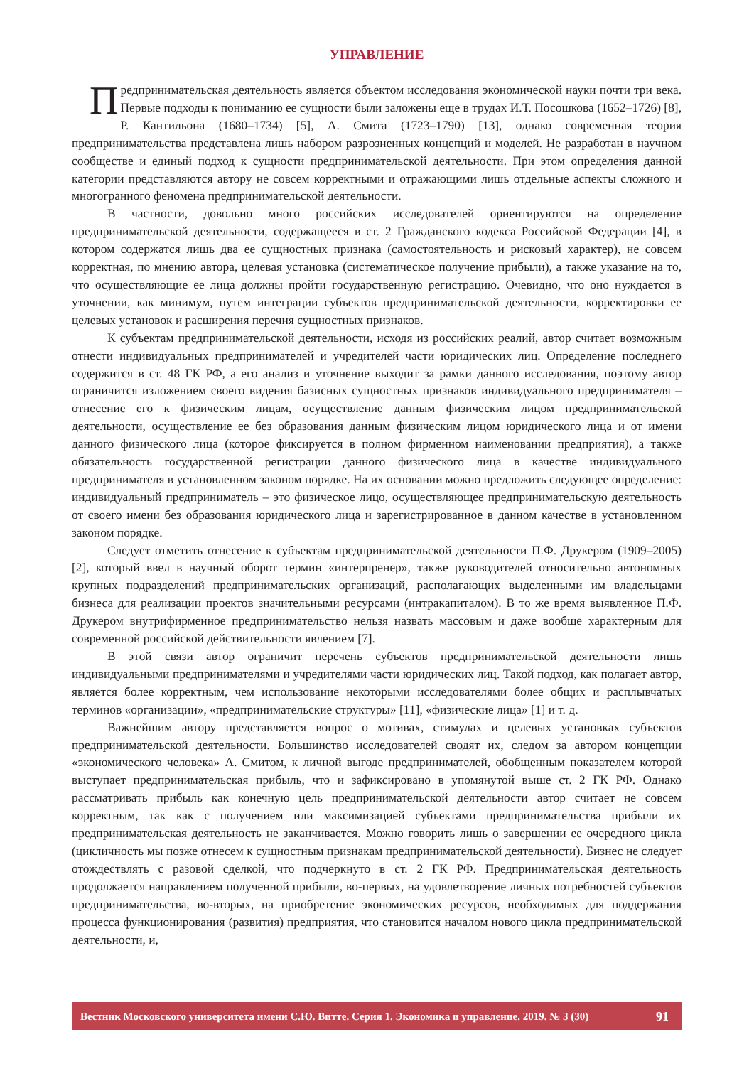УПРАВЛЕНИЕ
Предпринимательская деятельность является объектом исследования экономической науки почти три века. Первые подходы к пониманию ее сущности были заложены еще в трудах И.Т. Посошкова (1652–1726) [8], Р. Кантильона (1680–1734) [5], А. Смита (1723–1790) [13], однако современная теория предпринимательства представлена лишь набором разрозненных концепций и моделей. Не разработан в научном сообществе и единый подход к сущности предпринимательской деятельности. При этом определения данной категории представляются автору не совсем корректными и отражающими лишь отдельные аспекты сложного и многогранного феномена предпринимательской деятельности.
В частности, довольно много российских исследователей ориентируются на определение предпринимательской деятельности, содержащееся в ст. 2 Гражданского кодекса Российской Федерации [4], в котором содержатся лишь два ее сущностных признака (самостоятельность и рисковый характер), не совсем корректная, по мнению автора, целевая установка (систематическое получение прибыли), а также указание на то, что осуществляющие ее лица должны пройти государственную регистрацию. Очевидно, что оно нуждается в уточнении, как минимум, путем интеграции субъектов предпринимательской деятельности, корректировки ее целевых установок и расширения перечня сущностных признаков.
К субъектам предпринимательской деятельности, исходя из российских реалий, автор считает возможным отнести индивидуальных предпринимателей и учредителей части юридических лиц. Определение последнего содержится в ст. 48 ГК РФ, а его анализ и уточнение выходит за рамки данного исследования, поэтому автор ограничится изложением своего видения базисных сущностных признаков индивидуального предпринимателя – отнесение его к физическим лицам, осуществление данным физическим лицом предпринимательской деятельности, осуществление ее без образования данным физическим лицом юридического лица и от имени данного физического лица (которое фиксируется в полном фирменном наименовании предприятия), а также обязательность государственной регистрации данного физического лица в качестве индивидуального предпринимателя в установленном законом порядке. На их основании можно предложить следующее определение: индивидуальный предприниматель – это физическое лицо, осуществляющее предпринимательскую деятельность от своего имени без образования юридического лица и зарегистрированное в данном качестве в установленном законом порядке.
Следует отметить отнесение к субъектам предпринимательской деятельности П.Ф. Друкером (1909–2005) [2], который ввел в научный оборот термин «интерпренер», также руководителей относительно автономных крупных подразделений предпринимательских организаций, располагающих выделенными им владельцами бизнеса для реализации проектов значительными ресурсами (интракапиталом). В то же время выявленное П.Ф. Друкером внутрифирменное предпринимательство нельзя назвать массовым и даже вообще характерным для современной российской действительности явлением [7].
В этой связи автор ограничит перечень субъектов предпринимательской деятельности лишь индивидуальными предпринимателями и учредителями части юридических лиц. Такой подход, как полагает автор, является более корректным, чем использование некоторыми исследователями более общих и расплывчатых терминов «организации», «предпринимательские структуры» [11], «физические лица» [1] и т. д.
Важнейшим автору представляется вопрос о мотивах, стимулах и целевых установках субъектов предпринимательской деятельности. Большинство исследователей сводят их, следом за автором концепции «экономического человека» А. Смитом, к личной выгоде предпринимателей, обобщенным показателем которой выступает предпринимательская прибыль, что и зафиксировано в упомянутой выше ст. 2 ГК РФ. Однако рассматривать прибыль как конечную цель предпринимательской деятельности автор считает не совсем корректным, так как с получением или максимизацией субъектами предпринимательства прибыли их предпринимательская деятельность не заканчивается. Можно говорить лишь о завершении ее очередного цикла (цикличность мы позже отнесем к сущностным признакам предпринимательской деятельности). Бизнес не следует отождествлять с разовой сделкой, что подчеркнуто в ст. 2 ГК РФ. Предпринимательская деятельность продолжается направлением полученной прибыли, во-первых, на удовлетворение личных потребностей субъектов предпринимательства, во-вторых, на приобретение экономических ресурсов, необходимых для поддержания процесса функционирования (развития) предприятия, что становится началом нового цикла предпринимательской деятельности, и,
Вестник Московского университета имени С.Ю. Витте. Серия 1. Экономика и управление. 2019. № 3 (30) 91